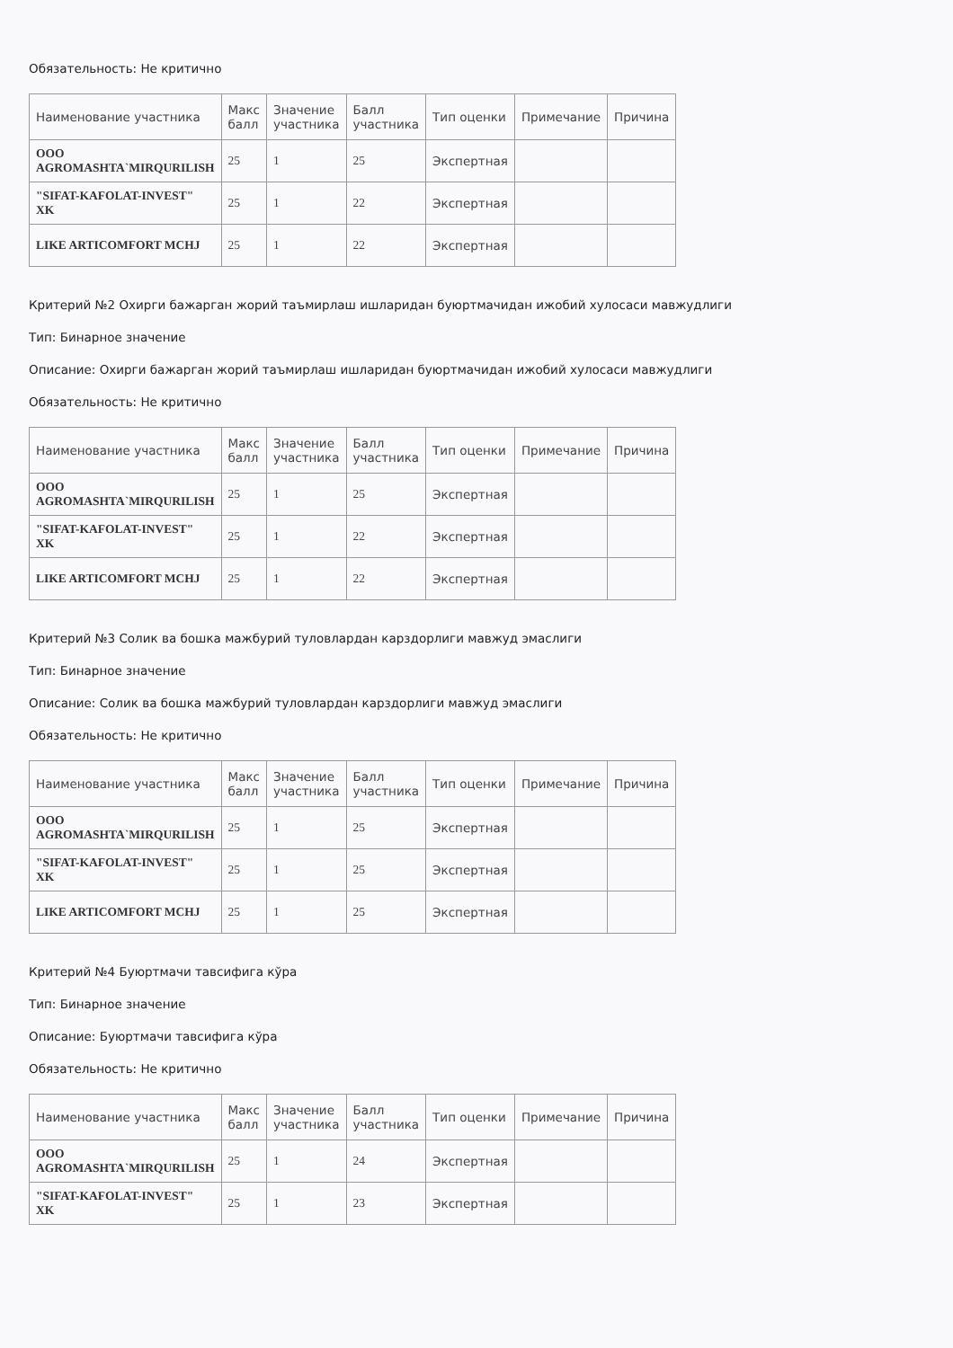Обязательность: Не критично
| Наименование участника | Макс балл | Значение участника | Балл участника | Тип оценки | Примечание | Причина |
| --- | --- | --- | --- | --- | --- | --- |
| ООО AGROMASHTA`MIRQURILISH | 25 | 1 | 25 | Экспертная | | |
| "SIFAT-KAFOLAT-INVEST" XK | 25 | 1 | 22 | Экспертная | | |
| LIKE ARTICOMFORT MCHJ | 25 | 1 | 22 | Экспертная | | |
Критерий №2 Охирги бажарган жорий таъмирлаш ишларидан буюртмачидан ижобий хулосаси мавжудлиги
Тип: Бинарное значение
Описание: Охирги бажарган жорий таъмирлаш ишларидан буюртмачидан ижобий хулосаси мавжудлиги
Обязательность: Не критично
| Наименование участника | Макс балл | Значение участника | Балл участника | Тип оценки | Примечание | Причина |
| --- | --- | --- | --- | --- | --- | --- |
| ООО AGROMASHTA`MIRQURILISH | 25 | 1 | 25 | Экспертная | | |
| "SIFAT-KAFOLAT-INVEST" XK | 25 | 1 | 22 | Экспертная | | |
| LIKE ARTICOMFORT MCHJ | 25 | 1 | 22 | Экспертная | | |
Критерий №3 Солик ва бошка мажбурий туловлардан карздорлиги мавжуд эмаслиги
Тип: Бинарное значение
Описание: Солик ва бошка мажбурий туловлардан карздорлиги мавжуд эмаслиги
Обязательность: Не критично
| Наименование участника | Макс балл | Значение участника | Балл участника | Тип оценки | Примечание | Причина |
| --- | --- | --- | --- | --- | --- | --- |
| ООО AGROMASHTA`MIRQURILISH | 25 | 1 | 25 | Экспертная | | |
| "SIFAT-KAFOLAT-INVEST" XK | 25 | 1 | 25 | Экспертная | | |
| LIKE ARTICOMFORT MCHJ | 25 | 1 | 25 | Экспертная | | |
Критерий №4 Буюртмачи тавсифига кўра
Тип: Бинарное значение
Описание: Буюртмачи тавсифига кўра
Обязательность: Не критично
| Наименование участника | Макс балл | Значение участника | Балл участника | Тип оценки | Примечание | Причина |
| --- | --- | --- | --- | --- | --- | --- |
| ООО AGROMASHTA`MIRQURILISH | 25 | 1 | 24 | Экспертная | | |
| "SIFAT-KAFOLAT-INVEST" XK | 25 | 1 | 23 | Экспертная | | |